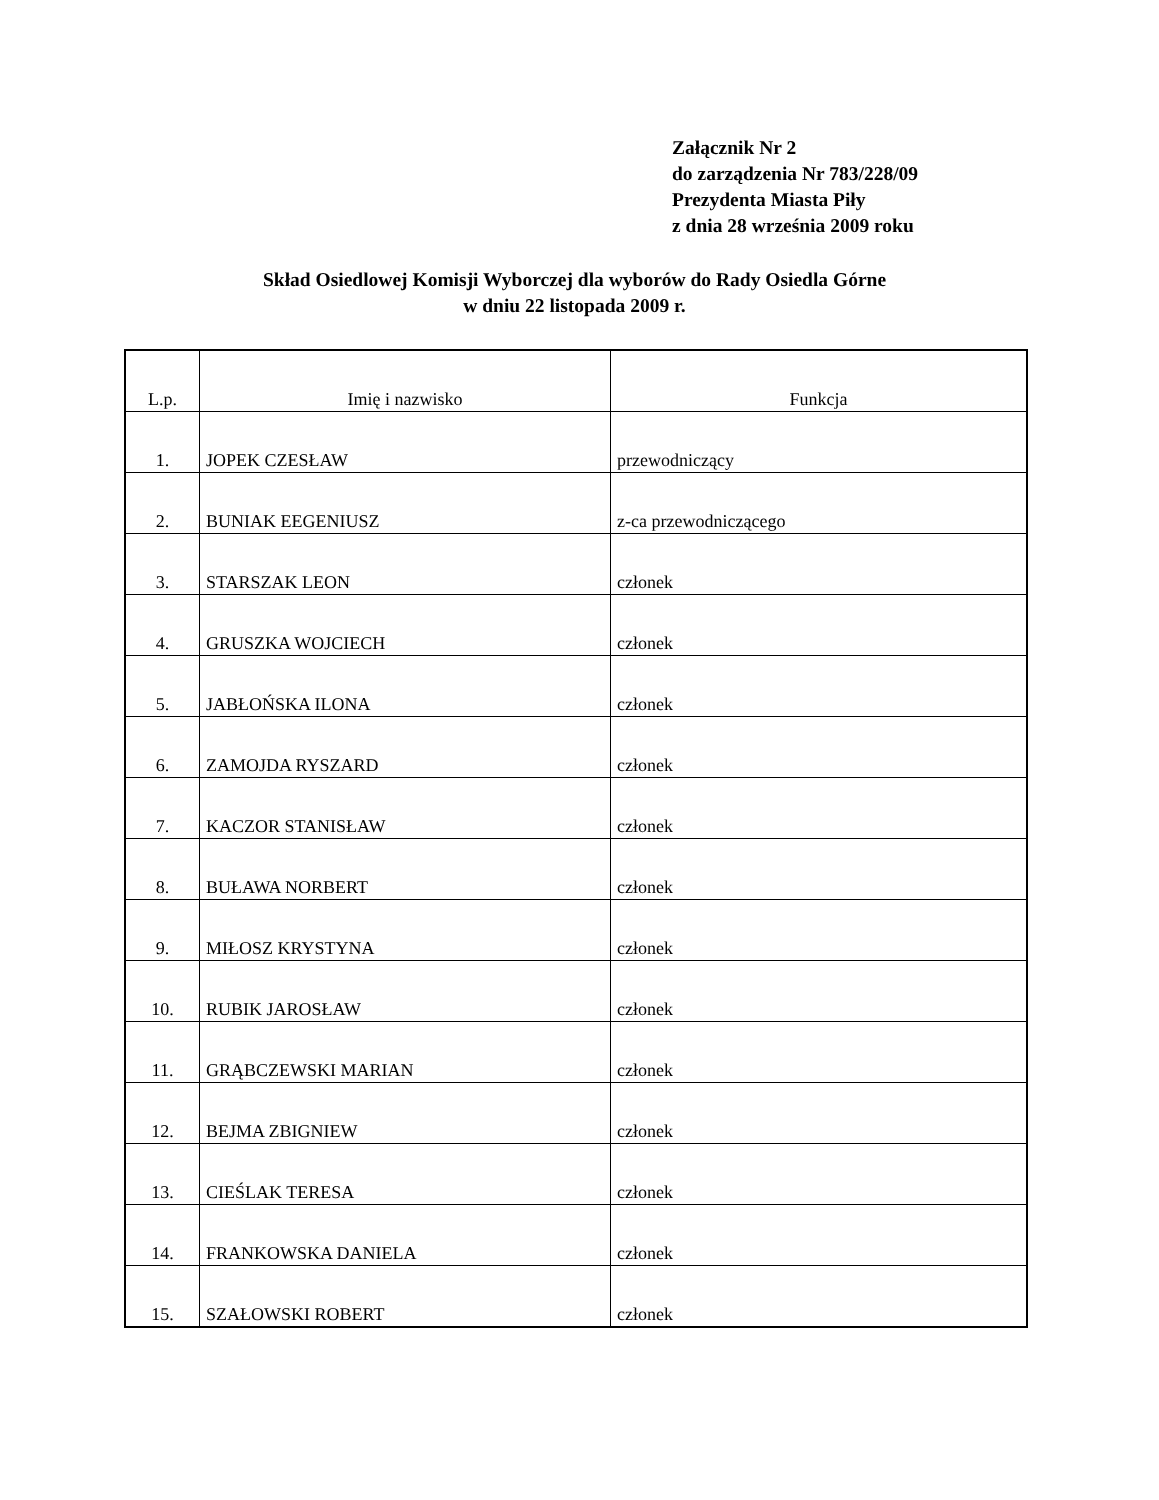Załącznik Nr 2
do zarządzenia Nr 783/228/09
Prezydenta Miasta Piły
z dnia 28 września 2009 roku
Skład Osiedlowej Komisji Wyborczej dla wyborów do Rady Osiedla Górne
w dniu 22 listopada 2009 r.
| L.p. | Imię i nazwisko | Funkcja |
| --- | --- | --- |
| 1. | JOPEK CZESŁAW | przewodniczący |
| 2. | BUNIAK EEGENIUSZ | z-ca przewodniczącego |
| 3. | STARSZAK LEON | członek |
| 4. | GRUSZKA WOJCIECH | członek |
| 5. | JABŁOŃSKA ILONA | członek |
| 6. | ZAMOJDA RYSZARD | członek |
| 7. | KACZOR STANISŁAW | członek |
| 8. | BUŁAWA NORBERT | członek |
| 9. | MIŁOSZ KRYSTYNA | członek |
| 10. | RUBIK JAROSŁAW | członek |
| 11. | GRĄBCZEWSKI MARIAN | członek |
| 12. | BEJMA ZBIGNIEW | członek |
| 13. | CIEŚLAK TERESA | członek |
| 14. | FRANKOWSKA DANIELA | członek |
| 15. | SZAŁOWSKI ROBERT | członek |